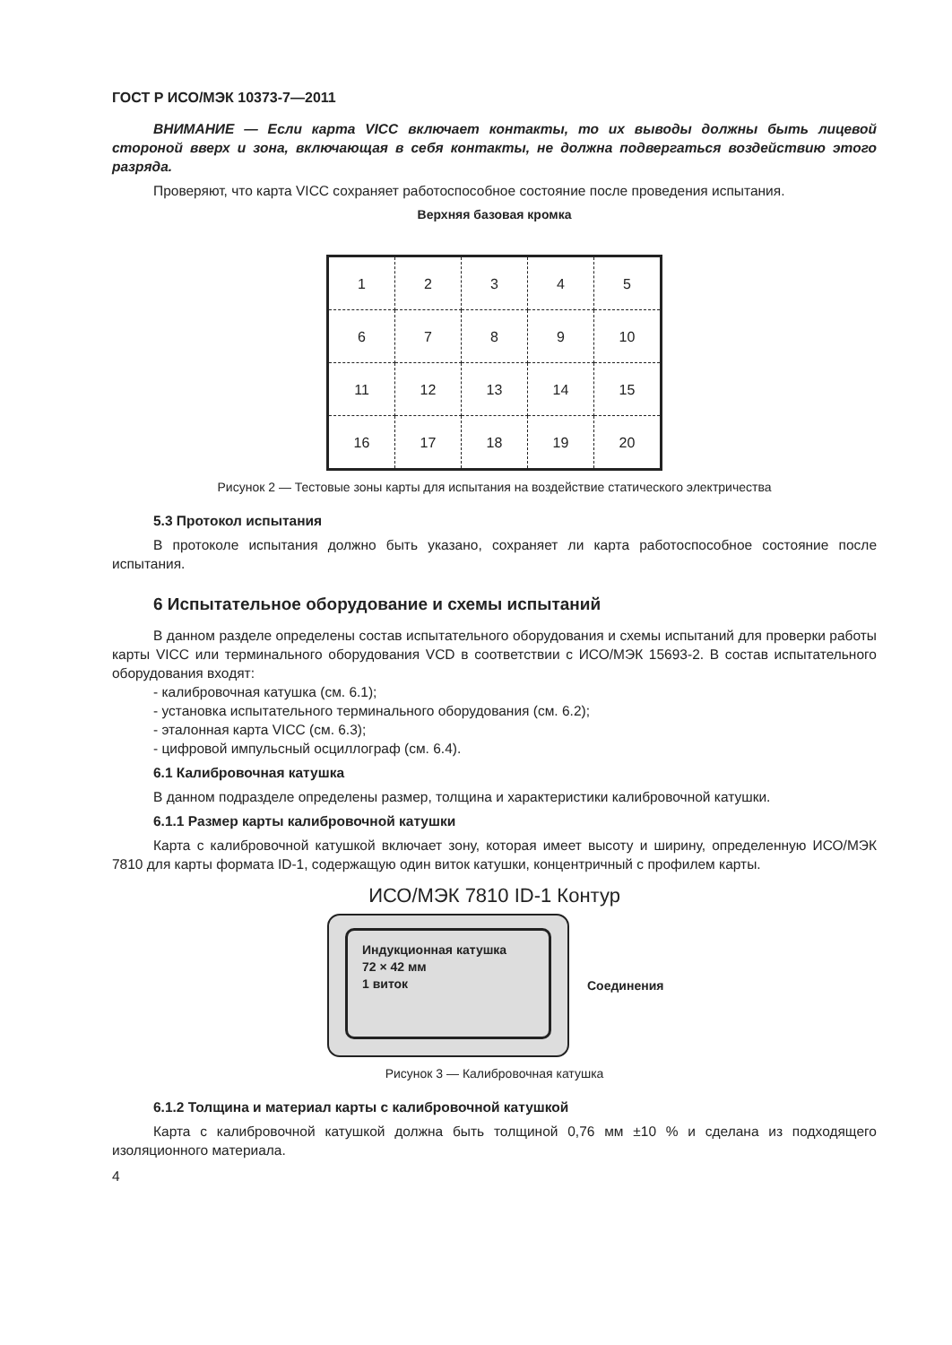ГОСТ Р ИСО/МЭК 10373-7—2011
ВНИМАНИЕ — Если карта VICC включает контакты, то их выводы должны быть лицевой стороной вверх и зона, включающая в себя контакты, не должна подвергаться воздействию этого разряда.
Проверяют, что карта VICC сохраняет работоспособное состояние после проведения испытания.
Верхняя базовая кромка
| 1 | 2 | 3 | 4 | 5 |
| 6 | 7 | 8 | 9 | 10 |
| 11 | 12 | 13 | 14 | 15 |
| 16 | 17 | 18 | 19 | 20 |
Рисунок 2 — Тестовые зоны карты для испытания на воздействие статического электричества
5.3 Протокол испытания
В протоколе испытания должно быть указано, сохраняет ли карта работоспособное состояние после испытания.
6 Испытательное оборудование и схемы испытаний
В данном разделе определены состав испытательного оборудования и схемы испытаний для проверки работы карты VICC или терминального оборудования VCD в соответствии с ИСО/МЭК 15693-2. В состав испытательного оборудования входят:
- калибровочная катушка (см. 6.1);
- установка испытательного терминального оборудования (см. 6.2);
- эталонная карта VICC (см. 6.3);
- цифровой импульсный осциллограф (см. 6.4).
6.1 Калибровочная катушка
В данном подразделе определены размер, толщина и характеристики калибровочной катушки.
6.1.1 Размер карты калибровочной катушки
Карта с калибровочной катушкой включает зону, которая имеет высоту и ширину, определенную ИСО/МЭК 7810 для карты формата ID-1, содержащую один виток катушки, концентричный с профилем карты.
ИСО/МЭК 7810 ID-1 Контур
Индукционная катушка
72 × 42 мм
1 виток
Соединения
Рисунок 3 — Калибровочная катушка
6.1.2 Толщина и материал карты с калибровочной катушкой
Карта с калибровочной катушкой должна быть толщиной 0,76 мм ±10 % и сделана из подходящего изоляционного материала.
4